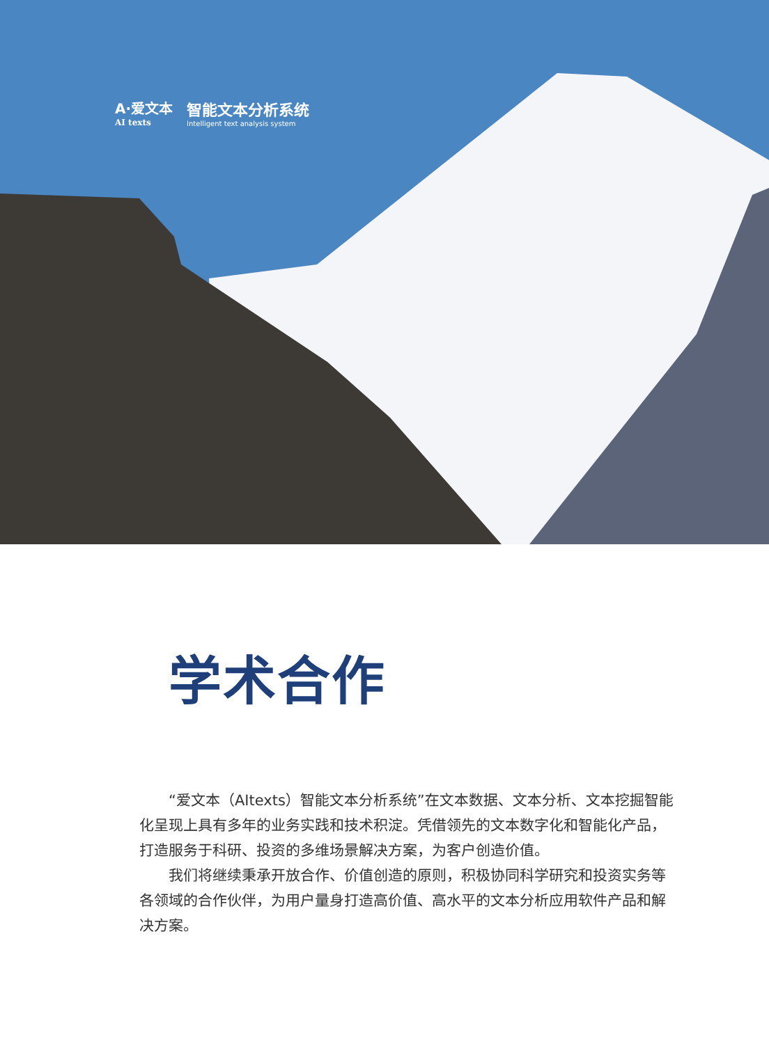A·爱文本
AI texts
智能文本分析系统
Intelligent text analysis system
学术合作
“爱文本（AItexts）智能文本分析系统”在文本数据、文本分析、文本挖掘智能化呈现上具有多年的业务实践和技术积淀。凭借领先的文本数字化和智能化产品，打造服务于科研、投资的多维场景解决方案，为客户创造价值。
我们将继续秉承开放合作、价值创造的原则，积极协同科学研究和投资实务等各领域的合作伙伴，为用户量身打造高价值、高水平的文本分析应用软件产品和解决方案。